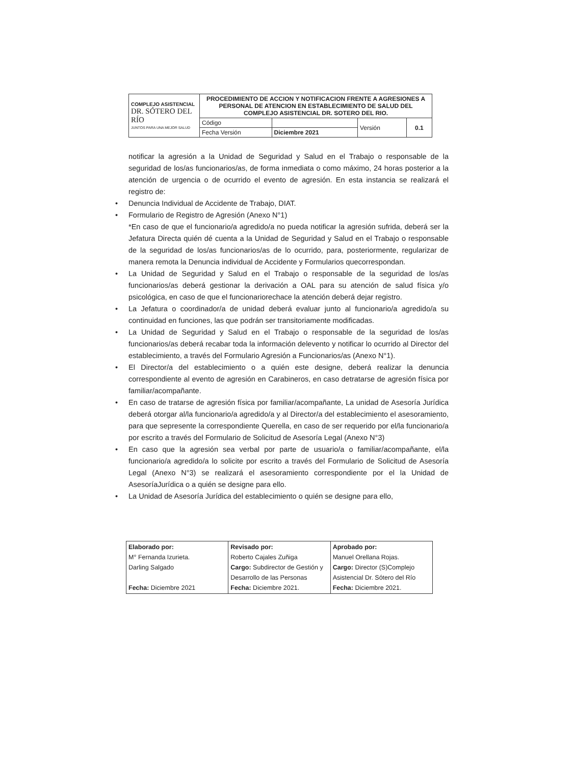| COMPLEJO ASISTENCIAL DR. SÓTERO DEL RÍO JUNTOS PARA UNA MEJOR SALUD | PROCEDIMIENTO DE ACCION Y NOTIFICACION FRENTE A AGRESIONES A PERSONAL DE ATENCION EN ESTABLECIMIENTO DE SALUD DEL COMPLEJO ASISTENCIAL DR. SOTERO DEL RIO. | | | |
| | Código | | Versión | 0.1 |
| | Fecha Versión | Diciembre 2021 | | |
notificar la agresión a la Unidad de Seguridad y Salud en el Trabajo o responsable de la seguridad de los/as funcionarios/as, de forma inmediata o como máximo, 24 horas posterior a la atención de urgencia o de ocurrido el evento de agresión. En esta instancia se realizará el registro de:
• Denuncia Individual de Accidente de Trabajo, DIAT.
• Formulario de Registro de Agresión (Anexo N°1)
*En caso de que el funcionario/a agredido/a no pueda notificar la agresión sufrida, deberá ser la Jefatura Directa quién dé cuenta a la Unidad de Seguridad y Salud en el Trabajo o responsable de la seguridad de los/as funcionarios/as de lo ocurrido, para, posteriormente, regularizar de manera remota la Denuncia individual de Accidente y Formularios quecorrespondan.
• La Unidad de Seguridad y Salud en el Trabajo o responsable de la seguridad de los/as funcionarios/as deberá gestionar la derivación a OAL para su atención de salud física y/o psicológica, en caso de que el funcionariorechace la atención deberá dejar registro.
• La Jefatura o coordinador/a de unidad deberá evaluar junto al funcionario/a agredido/a su continuidad en funciones, las que podrán ser transitoriamente modificadas.
• La Unidad de Seguridad y Salud en el Trabajo o responsable de la seguridad de los/as funcionarios/as deberá recabar toda la información delevento y notificar lo ocurrido al Director del establecimiento, a través del Formulario Agresión a Funcionarios/as (Anexo N°1).
• El Director/a del establecimiento o a quién este designe, deberá realizar la denuncia correspondiente al evento de agresión en Carabineros, en caso detratarse de agresión física por familiar/acompañante.
• En caso de tratarse de agresión física por familiar/acompañante, La unidad de Asesoría Jurídica deberá otorgar al/la funcionario/a agredido/a y al Director/a del establecimiento el asesoramiento, para que sepresente la correspondiente Querella, en caso de ser requerido por el/la funcionario/a por escrito a través del Formulario de Solicitud de Asesoría Legal (Anexo N°3)
• En caso que la agresión sea verbal por parte de usuario/a o familiar/acompañante, el/la funcionario/a agredido/a lo solicite por escrito a través del Formulario de Solicitud de Asesoría Legal (Anexo N°3) se realizará el asesoramiento correspondiente por el la Unidad de AsesoríaJurídica o a quién se designe para ello.
• La Unidad de Asesoría Jurídica del establecimiento o quién se designe para ello,
| Elaborado por: M° Fernanda Izurieta. Darling Salgado Fecha: Diciembre 2021 | Revisado por: Roberto Cajales Zuñiga Cargo: Subdirector de Gestión y Desarrollo de las Personas Fecha: Diciembre 2021. | Aprobado por: Manuel Orellana Rojas. Cargo: Director (S)Complejo Asistencial Dr. Sótero del Río Fecha: Diciembre 2021. |